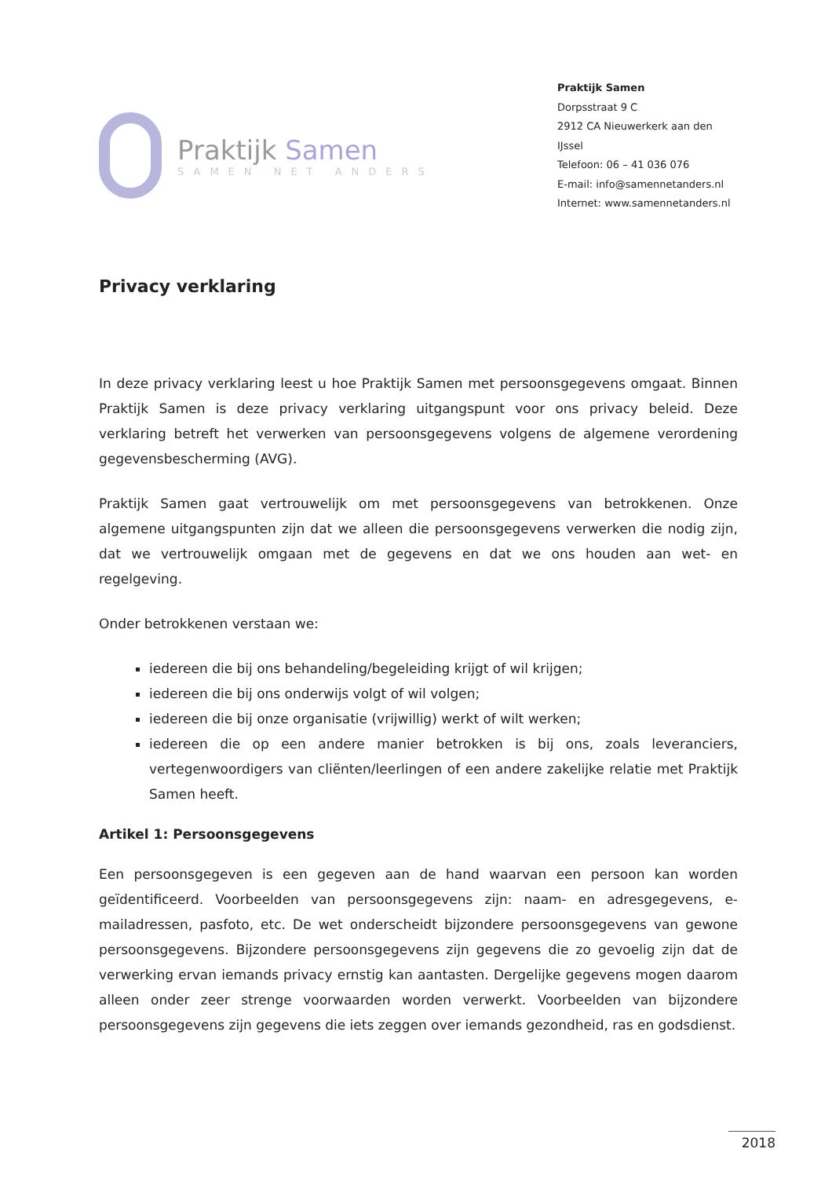Praktijk Samen
SAMEN NET ANDERS
Praktijk Samen
Dorpsstraat 9 C
2912 CA Nieuwerkerk aan den IJssel
Telefoon: 06 – 41 036 076
E-mail: info@samennetanders.nl
Internet: www.samennetanders.nl
Privacy verklaring
In deze privacy verklaring leest u hoe Praktijk Samen met persoonsgegevens omgaat. Binnen Praktijk Samen is deze privacy verklaring uitgangspunt voor ons privacy beleid. Deze verklaring betreft het verwerken van persoonsgegevens volgens de algemene verordening gegevensbescherming (AVG).
Praktijk Samen gaat vertrouwelijk om met persoonsgegevens van betrokkenen. Onze algemene uitgangspunten zijn dat we alleen die persoonsgegevens verwerken die nodig zijn, dat we vertrouwelijk omgaan met de gegevens en dat we ons houden aan wet- en regelgeving.
Onder betrokkenen verstaan we:
iedereen die bij ons behandeling/begeleiding krijgt of wil krijgen;
iedereen die bij ons onderwijs volgt of wil volgen;
iedereen die bij onze organisatie (vrijwillig) werkt of wilt werken;
iedereen die op een andere manier betrokken is bij ons, zoals leveranciers, vertegenwoordigers van cliënten/leerlingen of een andere zakelijke relatie met Praktijk Samen heeft.
Artikel 1: Persoonsgegevens
Een persoonsgegeven is een gegeven aan de hand waarvan een persoon kan worden geïdentificeerd. Voorbeelden van persoonsgegevens zijn: naam- en adresgegevens, e-mailadressen, pasfoto, etc. De wet onderscheidt bijzondere persoonsgegevens van gewone persoonsgegevens. Bijzondere persoonsgegevens zijn gegevens die zo gevoelig zijn dat de verwerking ervan iemands privacy ernstig kan aantasten. Dergelijke gegevens mogen daarom alleen onder zeer strenge voorwaarden worden verwerkt. Voorbeelden van bijzondere persoonsgegevens zijn gegevens die iets zeggen over iemands gezondheid, ras en godsdienst.
2018